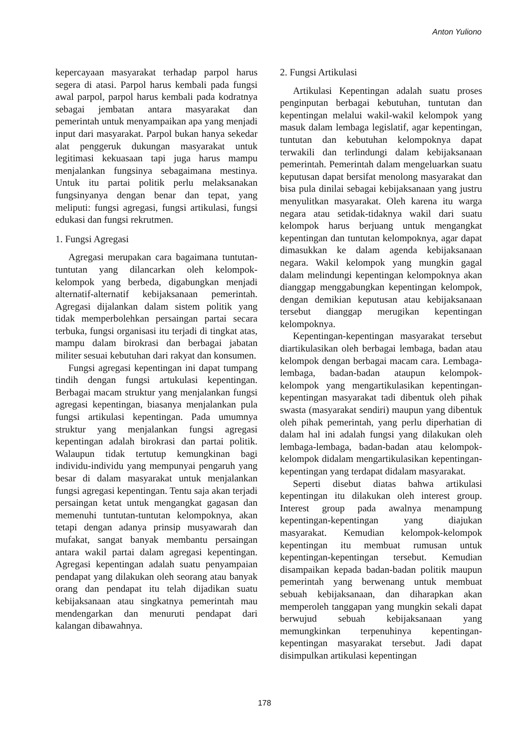Anton Yuliono
kepercayaan masyarakat terhadap parpol harus segera di atasi. Parpol harus kembali pada fungsi awal parpol, parpol harus kembali pada kodratnya sebagai jembatan antara masyarakat dan pemerintah untuk menyampaikan apa yang menjadi input dari masyarakat. Parpol bukan hanya sekedar alat penggeruk dukungan masyarakat untuk legitimasi kekuasaan tapi juga harus mampu menjalankan fungsinya sebagaimana mestinya. Untuk itu partai politik perlu melaksanakan fungsinyanya dengan benar dan tepat, yang meliputi: fungsi agregasi, fungsi artikulasi, fungsi edukasi dan fungsi rekrutmen.
1. Fungsi Agregasi
Agregasi merupakan cara bagaimana tuntutan-tuntutan yang dilancarkan oleh kelompok-kelompok yang berbeda, digabungkan menjadi alternatif-alternatif kebijaksanaan pemerintah. Agregasi dijalankan dalam sistem politik yang tidak memperbolehkan persaingan partai secara terbuka, fungsi organisasi itu terjadi di tingkat atas, mampu dalam birokrasi dan berbagai jabatan militer sesuai kebutuhan dari rakyat dan konsumen.
Fungsi agregasi kepentingan ini dapat tumpang tindih dengan fungsi artukulasi kepentingan. Berbagai macam struktur yang menjalankan fungsi agregasi kepentingan, biasanya menjalankan pula fungsi artikulasi kepentingan. Pada umumnya struktur yang menjalankan fungsi agregasi kepentingan adalah birokrasi dan partai politik. Walaupun tidak tertutup kemungkinan bagi individu-individu yang mempunyai pengaruh yang besar di dalam masyarakat untuk menjalankan fungsi agregasi kepentingan. Tentu saja akan terjadi persaingan ketat untuk mengangkat gagasan dan memenuhi tuntutan-tuntutan kelompoknya, akan tetapi dengan adanya prinsip musyawarah dan mufakat, sangat banyak membantu persaingan antara wakil partai dalam agregasi kepentingan. Agregasi kepentingan adalah suatu penyampaian pendapat yang dilakukan oleh seorang atau banyak orang dan pendapat itu telah dijadikan suatu kebijaksanaan atau singkatnya pemerintah mau mendengarkan dan menuruti pendapat dari kalangan dibawahnya.
2. Fungsi Artikulasi
Artikulasi Kepentingan adalah suatu proses penginputan berbagai kebutuhan, tuntutan dan kepentingan melalui wakil-wakil kelompok yang masuk dalam lembaga legislatif, agar kepentingan, tuntutan dan kebutuhan kelompoknya dapat terwakili dan terlindungi dalam kebijaksanaan pemerintah. Pemerintah dalam mengeluarkan suatu keputusan dapat bersifat menolong masyarakat dan bisa pula dinilai sebagai kebijaksanaan yang justru menyulitkan masyarakat. Oleh karena itu warga negara atau setidak-tidaknya wakil dari suatu kelompok harus berjuang untuk mengangkat kepentingan dan tuntutan kelompoknya, agar dapat dimasukkan ke dalam agenda kebijaksanaan negara. Wakil kelompok yang mungkin gagal dalam melindungi kepentingan kelompoknya akan dianggap menggabungkan kepentingan kelompok, dengan demikian keputusan atau kebijaksanaan tersebut dianggap merugikan kepentingan kelompoknya.
Kepentingan-kepentingan masyarakat tersebut diartikulasikan oleh berbagai lembaga, badan atau kelompok dengan berbagai macam cara. Lembaga-lembaga, badan-badan ataupun kelompok-kelompok yang mengartikulasikan kepentingan-kepentingan masyarakat tadi dibentuk oleh pihak swasta (masyarakat sendiri) maupun yang dibentuk oleh pihak pemerintah, yang perlu diperhatian di dalam hal ini adalah fungsi yang dilakukan oleh lembaga-lembaga, badan-badan atau kelompok-kelompok didalam mengartikulasikan kepentingan-kepentingan yang terdapat didalam masyarakat.
Seperti disebut diatas bahwa artikulasi kepentingan itu dilakukan oleh interest group. Interest group pada awalnya menampung kepentingan-kepentingan yang diajukan masyarakat. Kemudian kelompok-kelompok kepentingan itu membuat rumusan untuk kepentingan-kepentingan tersebut. Kemudian disampaikan kepada badan-badan politik maupun pemerintah yang berwenang untuk membuat sebuah kebijaksanaan, dan diharapkan akan memperoleh tanggapan yang mungkin sekali dapat berwujud sebuah kebijaksanaan yang memungkinkan terpenuhinya kepentingan-kepentingan masyarakat tersebut. Jadi dapat disimpulkan artikulasi kepentingan
178